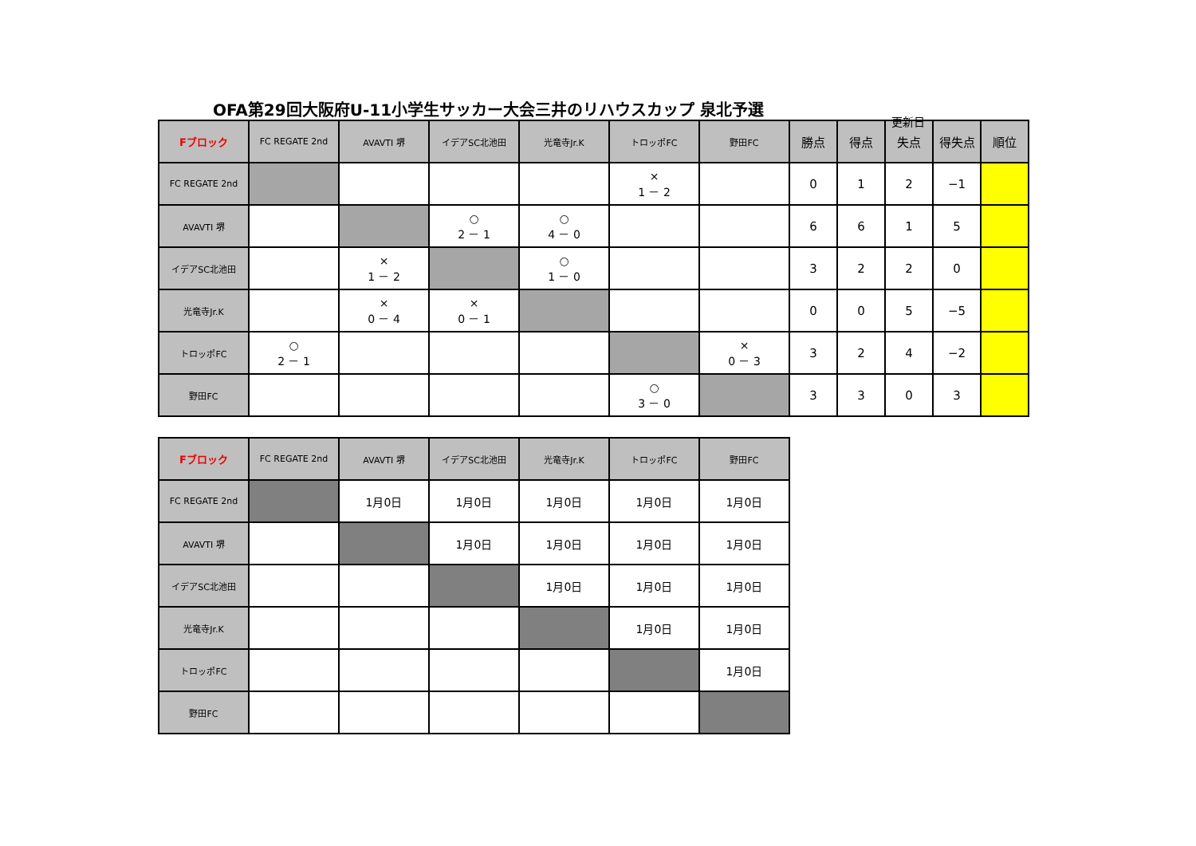OFA第29回大阪府U-11小学生サッカー大会三井のリハウスカップ 泉北予選
更新日
| Fブロック | FC REGATE 2nd | AVAVTI 堺 | イデアSC北池田 | 光竜寺Jr.K | トロッポFC | 野田FC | 勝点 | 得点 | 失点 | 得失点 | 順位 |
| --- | --- | --- | --- | --- | --- | --- | --- | --- | --- | --- | --- |
| FC REGATE 2nd | | | | | × 1 － 2 | | 0 | 1 | 2 | −1 | |
| AVAVTI 堺 | | | ○ 2 － 1 | ○ 4 － 0 | | | 6 | 6 | 1 | 5 | |
| イデアSC北池田 | | × 1 － 2 | | ○ 1 － 0 | | | 3 | 2 | 2 | 0 | |
| 光竜寺Jr.K | | × 0 － 4 | × 0 － 1 | | | | 0 | 0 | 5 | −5 | |
| トロッポFC | ○ 2 － 1 | | | | | × 0 － 3 | 3 | 2 | 4 | −2 | |
| 野田FC | | | | | ○ 3 － 0 | | 3 | 3 | 0 | 3 | |
| Fブロック | FC REGATE 2nd | AVAVTI 堺 | イデアSC北池田 | 光竜寺Jr.K | トロッポFC | 野田FC |
| --- | --- | --- | --- | --- | --- | --- |
| FC REGATE 2nd | | 1月0日 | 1月0日 | 1月0日 | 1月0日 | 1月0日 |
| AVAVTI 堺 | | | 1月0日 | 1月0日 | 1月0日 | 1月0日 |
| イデアSC北池田 | | | | 1月0日 | 1月0日 | 1月0日 |
| 光竜寺Jr.K | | | | | 1月0日 | 1月0日 |
| トロッポFC | | | | | | 1月0日 |
| 野田FC | | | | | | |